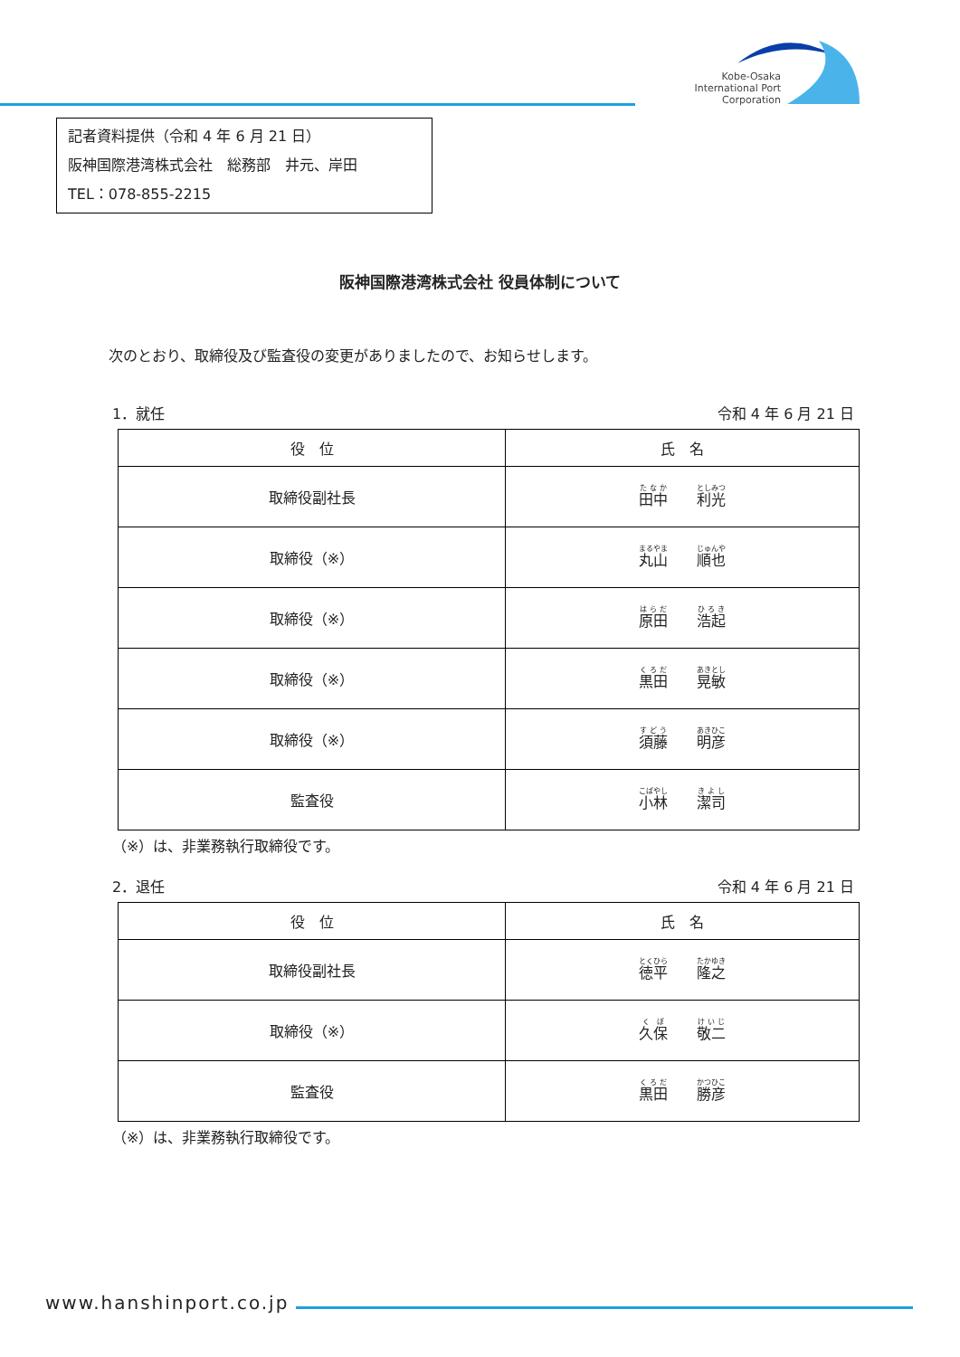Kobe-Osaka
International Port
Corporation
記者資料提供（令和 4 年 6 月 21 日）
阪神国際港湾株式会社　総務部　井元、岸田
TEL：078-855-2215
阪神国際港湾株式会社 役員体制について
次のとおり、取締役及び監査役の変更がありましたので、お知らせします。
1．就任 令和 4 年 6 月 21 日
| 役 位 | 氏 名 |
| --- | --- |
| 取締役副社長 | 田中 利光 |
| 取締役（※） | 丸山 順也 |
| 取締役（※） | 原田 浩起 |
| 取締役（※） | 黒田 晃敏 |
| 取締役（※） | 須藤 明彦 |
| 監査役 | 小林 潔司 |
（※）は、非業務執行取締役です。
2．退任 令和 4 年 6 月 21 日
| 役 位 | 氏 名 |
| --- | --- |
| 取締役副社長 | 徳平 隆之 |
| 取締役（※） | 久保 敬二 |
| 監査役 | 黒田 勝彦 |
（※）は、非業務執行取締役です。
www.hanshinport.co.jp